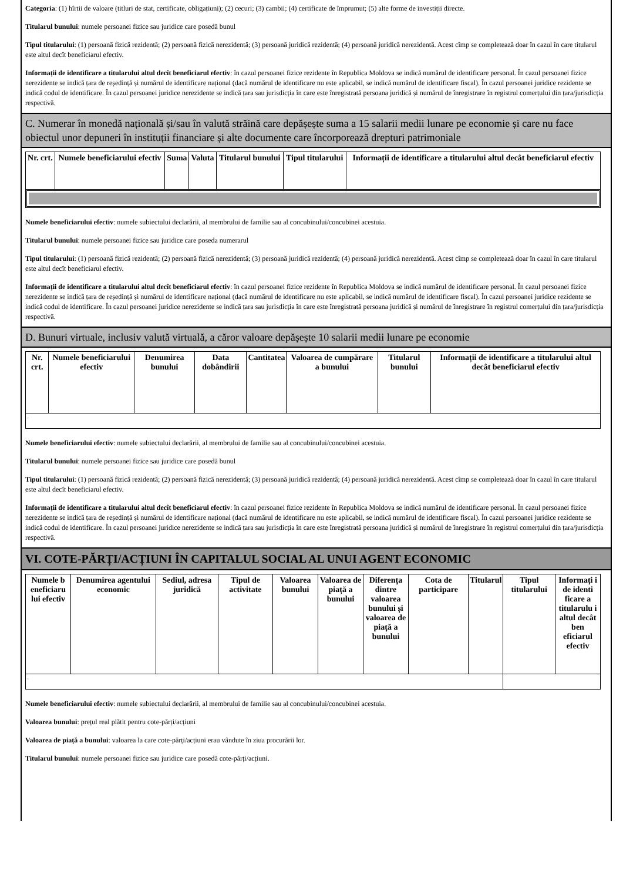Categoria: (1) hîrtii de valoare (titluri de stat, certificate, obligațiuni); (2) cecuri; (3) cambii; (4) certificate de împrumut; (5) alte forme de investiții directe.
Titularul bunului: numele persoanei fizice sau juridice care posedă bunul
Tipul titularului: (1) persoană fizică rezidentă; (2) persoană fizică nerezidentă; (3) persoană juridică rezidentă; (4) persoană juridică nerezidentă. Acest cîmp se completează doar în cazul în care titularul este altul decît beneficiarul efectiv.
Informații de identificare a titularului altul decît beneficiarul efectiv: în cazul persoanei fizice rezidente în Republica Moldova se indică numărul de identificare personal. În cazul persoanei fizice nerezidente se indică țara de reședință și numărul de identificare național (dacă numărul de identificare nu este aplicabil, se indică numărul de identificare fiscal). În cazul persoanei juridice rezidente se indică codul de identificare. În cazul persoanei juridice nerezidente se indică țara sau jurisdicția în care este înregistrată persoana juridică și numărul de înregistrare în registrul comerțului din țara/jurisdicția respectivă.
C. Numerar în monedă națională și/sau în valută străină care depășește suma a 15 salarii medii lunare pe economie și care nu face obiectul unor depuneri în instituții financiare și alte documente care încorporează drepturi patrimoniale
| Nr. crt. | Numele beneficiarului efectiv | Suma | Valuta | Titularul bunului | Tipul titularului | Informații de identificare a titularului altul decât beneficiarul efectiv |
| --- | --- | --- | --- | --- | --- | --- |
Numele beneficiarului efectiv: numele subiectului declarării, al membrului de familie sau al concubinului/concubinei acestuia.
Titularul bunului: numele persoanei fizice sau juridice care poseda numerarul
Tipul titularului: (1) persoană fizică rezidentă; (2) persoană fizică nerezidentă; (3) persoană juridică rezidentă; (4) persoană juridică nerezidentă. Acest cîmp se completează doar în cazul în care titularul este altul decît beneficiarul efectiv.
Informații de identificare a titularului altul decît beneficiarul efectiv: în cazul persoanei fizice rezidente în Republica Moldova se indică numărul de identificare personal. În cazul persoanei fizice nerezidente se indică țara de reședință și numărul de identificare național (dacă numărul de identificare nu este aplicabil, se indică numărul de identificare fiscal). În cazul persoanei juridice rezidente se indică codul de identificare. În cazul persoanei juridice nerezidente se indică țara sau jurisdicția în care este înregistrată persoana juridică și numărul de înregistrare în registrul comerțului din țara/jurisdicția respectivă.
D. Bunuri virtuale, inclusiv valută virtuală, a căror valoare depășește 10 salarii medii lunare pe economie
| Nr. crt. | Numele beneficiarului efectiv | Denumirea bunului | Data dobândirii | Cantitatea | Valoarea de cumpărare a bunului | Titularul bunului | Informații de identificare a titularului altul decât beneficiarul efectiv |
| --- | --- | --- | --- | --- | --- | --- | --- |
| - | | | | | | | |
Numele beneficiarului efectiv: numele subiectului declarării, al membrului de familie sau al concubinului/concubinei acestuia.
Titularul bunului: numele persoanei fizice sau juridice care posedă bunul
Tipul titularului: (1) persoană fizică rezidentă; (2) persoană fizică nerezidentă; (3) persoană juridică rezidentă; (4) persoană juridică nerezidentă. Acest cîmp se completează doar în cazul în care titularul este altul decît beneficiarul efectiv.
Informații de identificare a titularului altul decît beneficiarul efectiv: în cazul persoanei fizice rezidente în Republica Moldova se indică numărul de identificare personal. În cazul persoanei fizice nerezidente se indică țara de reședință și numărul de identificare național (dacă numărul de identificare nu este aplicabil, se indică numărul de identificare fiscal). În cazul persoanei juridice rezidente se indică codul de identificare. În cazul persoanei juridice nerezidente se indică țara sau jurisdicția în care este înregistrată persoana juridică și numărul de înregistrare în registrul comerțului din țara/jurisdicția respectivă.
VI. COTE-PĂRȚI/ACȚIUNI ÎN CAPITALUL SOCIAL AL UNUI AGENT ECONOMIC
| Numele b eneficiaru lui efectiv | Denumirea agentului economic | Sediul, adresa juridică | Tipul de activitate | Valoarea bunului | Valoarea de piață a bunului | Diferența dintre valoarea bunului și valoarea de piață a bunului | Cota de participare | Titularul | Tipul titularului | Informați i de identi ficare a titularulu i altul decât ben eficiarul efectiv |
| --- | --- | --- | --- | --- | --- | --- | --- | --- | --- | --- |
| - | | | | | | | | | | |
Numele beneficiarului efectiv: numele subiectului declarării, al membrului de familie sau al concubinului/concubinei acestuia.
Valoarea bunului: prețul real plătit pentru cote-părți/acțiuni
Valoarea de piață a bunului: valoarea la care cote-părți/acțiuni erau vândute în ziua procurării lor.
Titularul bunului: numele persoanei fizice sau juridice care posedă cote-părți/acțiuni.